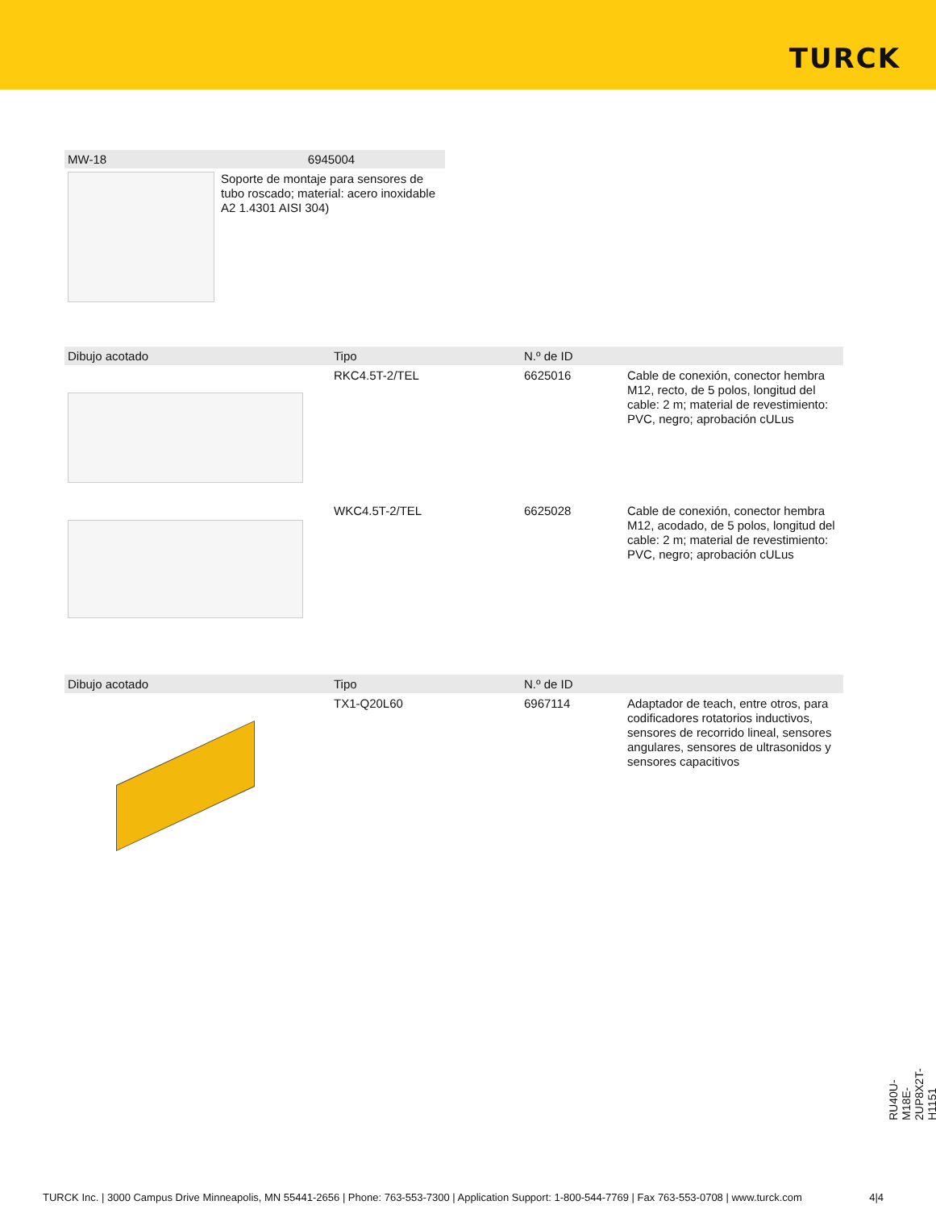TURCK
| MW-18 | 6945004 |
| --- | --- |
| | Soporte de montaje para sensores de tubo roscado; material: acero inoxidable A2 1.4301 AISI 304) |
| Dibujo acotado | Tipo | N.º de ID | |
| --- | --- | --- | --- |
| | RKC4.5T-2/TEL | 6625016 | Cable de conexión, conector hembra M12, recto, de 5 polos, longitud del cable: 2 m; material de revestimiento: PVC, negro; aprobación cULus |
| | WKC4.5T-2/TEL | 6625028 | Cable de conexión, conector hembra M12, acodado, de 5 polos, longitud del cable: 2 m; material de revestimiento: PVC, negro; aprobación cULus |
| Dibujo acotado | Tipo | N.º de ID | |
| --- | --- | --- | --- |
| | TX1-Q20L60 | 6967114 | Adaptador de teach, entre otros, para codificadores rotatorios inductivos, sensores de recorrido lineal, sensores angulares, sensores de ultrasonidos y sensores capacitivos |
RU40U-M18E-2UP8X2T-H1151
TURCK Inc. | 3000 Campus Drive Minneapolis, MN 55441-2656 | Phone: 763-553-7300 | Application Support: 1-800-544-7769 | Fax 763-553-0708 | www.turck.com 4|4